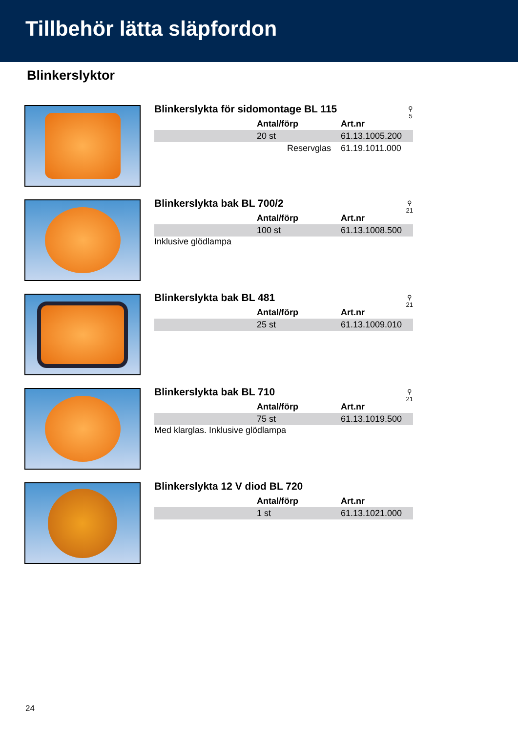Tillbehör lätta släpfordon
Blinkerslyktor
Blinkerslykta för sidomontage BL 115
⚲
5
| | Antal/förp | Art.nr |
| | 20 st | 61.13.1005.200 |
| | Reservglas | 61.19.1011.000 |
Blinkerslykta bak BL 700/2
⚲
21
| | Antal/förp | Art.nr |
| | 100 st | 61.13.1008.500 |
Inklusive glödlampa
Blinkerslykta bak BL 481
⚲
21
| | Antal/förp | Art.nr |
| | 25 st | 61.13.1009.010 |
Blinkerslykta bak BL 710
⚲
21
| | Antal/förp | Art.nr |
| | 75 st | 61.13.1019.500 |
Med klarglas. Inklusive glödlampa
Blinkerslykta 12 V diod BL 720
| | Antal/förp | Art.nr |
| | 1 st | 61.13.1021.000 |
24